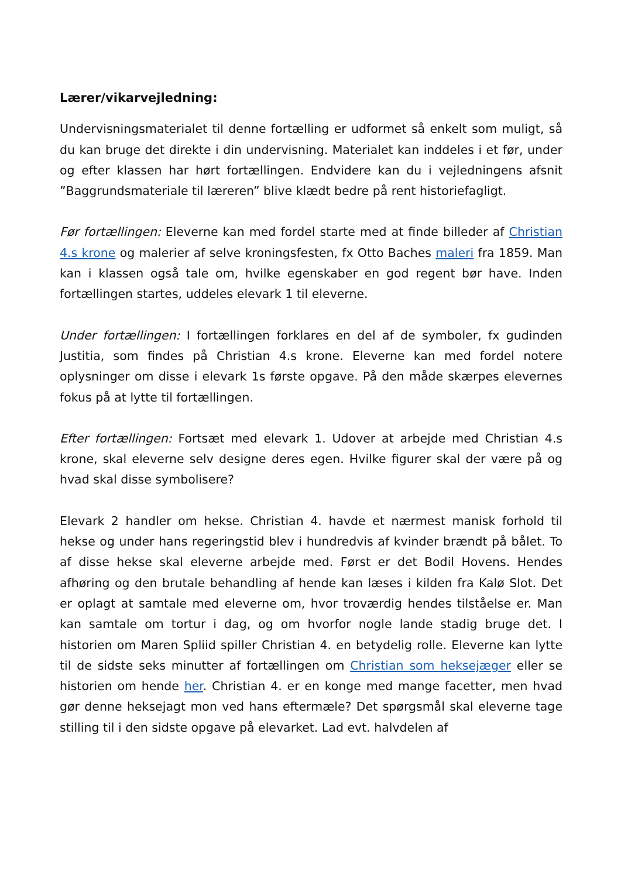Lærer/vikarvejledning:
Undervisningsmaterialet til denne fortælling er udformet så enkelt som muligt, så du kan bruge det direkte i din undervisning. Materialet kan inddeles i et før, under og efter klassen har hørt fortællingen. Endvidere kan du i vejledningens afsnit ”Baggrundsmateriale til læreren” blive klædt bedre på rent historiefagligt.
Før fortællingen: Eleverne kan med fordel starte med at finde billeder af Christian 4.s krone og malerier af selve kroningsfesten, fx Otto Baches maleri fra 1859. Man kan i klassen også tale om, hvilke egenskaber en god regent bør have. Inden fortællingen startes, uddeles elevark 1 til eleverne.
Under fortællingen: I fortællingen forklares en del af de symboler, fx gudinden Justitia, som findes på Christian 4.s krone. Eleverne kan med fordel notere oplysninger om disse i elevark 1s første opgave. På den måde skærpes elevernes fokus på at lytte til fortællingen.
Efter fortællingen: Fortsæt med elevark 1. Udover at arbejde med Christian 4.s krone, skal eleverne selv designe deres egen. Hvilke figurer skal der være på og hvad skal disse symbolisere?
Elevark 2 handler om hekse. Christian 4. havde et nærmest manisk forhold til hekse og under hans regeringstid blev i hundredvis af kvinder brændt på bålet. To af disse hekse skal eleverne arbejde med. Først er det Bodil Hovens. Hendes afhøring og den brutale behandling af hende kan læses i kilden fra Kalø Slot. Det er oplagt at samtale med eleverne om, hvor troværdig hendes tilståelse er. Man kan samtale om tortur i dag, og om hvorfor nogle lande stadig bruge det. I historien om Maren Spliid spiller Christian 4. en betydelig rolle. Eleverne kan lytte til de sidste seks minutter af fortællingen om Christian som heksejæger eller se historien om hende her. Christian 4. er en konge med mange facetter, men hvad gør denne heksejagt mon ved hans eftermæle? Det spørgsmål skal eleverne tage stilling til i den sidste opgave på elevarket. Lad evt. halvdelen af